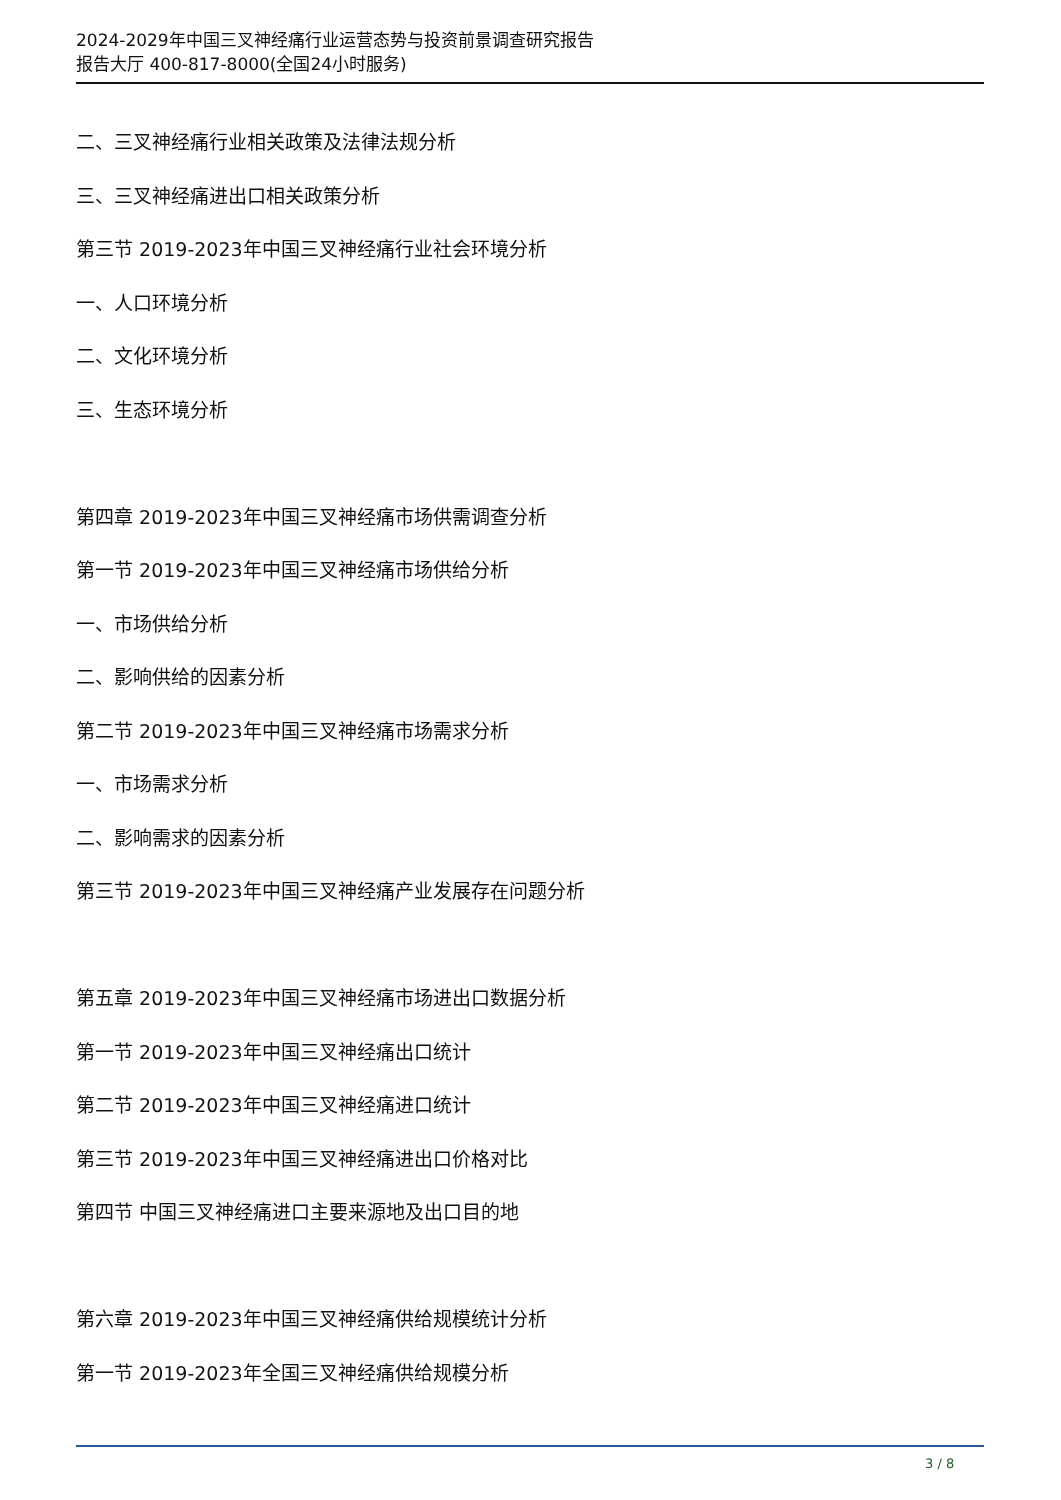2024-2029年中国三叉神经痛行业运营态势与投资前景调查研究报告
报告大厅 400-817-8000(全国24小时服务)
二、三叉神经痛行业相关政策及法律法规分析
三、三叉神经痛进出口相关政策分析
第三节 2019-2023年中国三叉神经痛行业社会环境分析
一、人口环境分析
二、文化环境分析
三、生态环境分析
第四章 2019-2023年中国三叉神经痛市场供需调查分析
第一节 2019-2023年中国三叉神经痛市场供给分析
一、市场供给分析
二、影响供给的因素分析
第二节 2019-2023年中国三叉神经痛市场需求分析
一、市场需求分析
二、影响需求的因素分析
第三节 2019-2023年中国三叉神经痛产业发展存在问题分析
第五章 2019-2023年中国三叉神经痛市场进出口数据分析
第一节 2019-2023年中国三叉神经痛出口统计
第二节 2019-2023年中国三叉神经痛进口统计
第三节 2019-2023年中国三叉神经痛进出口价格对比
第四节 中国三叉神经痛进口主要来源地及出口目的地
第六章 2019-2023年中国三叉神经痛供给规模统计分析
第一节 2019-2023年全国三叉神经痛供给规模分析
3 / 8